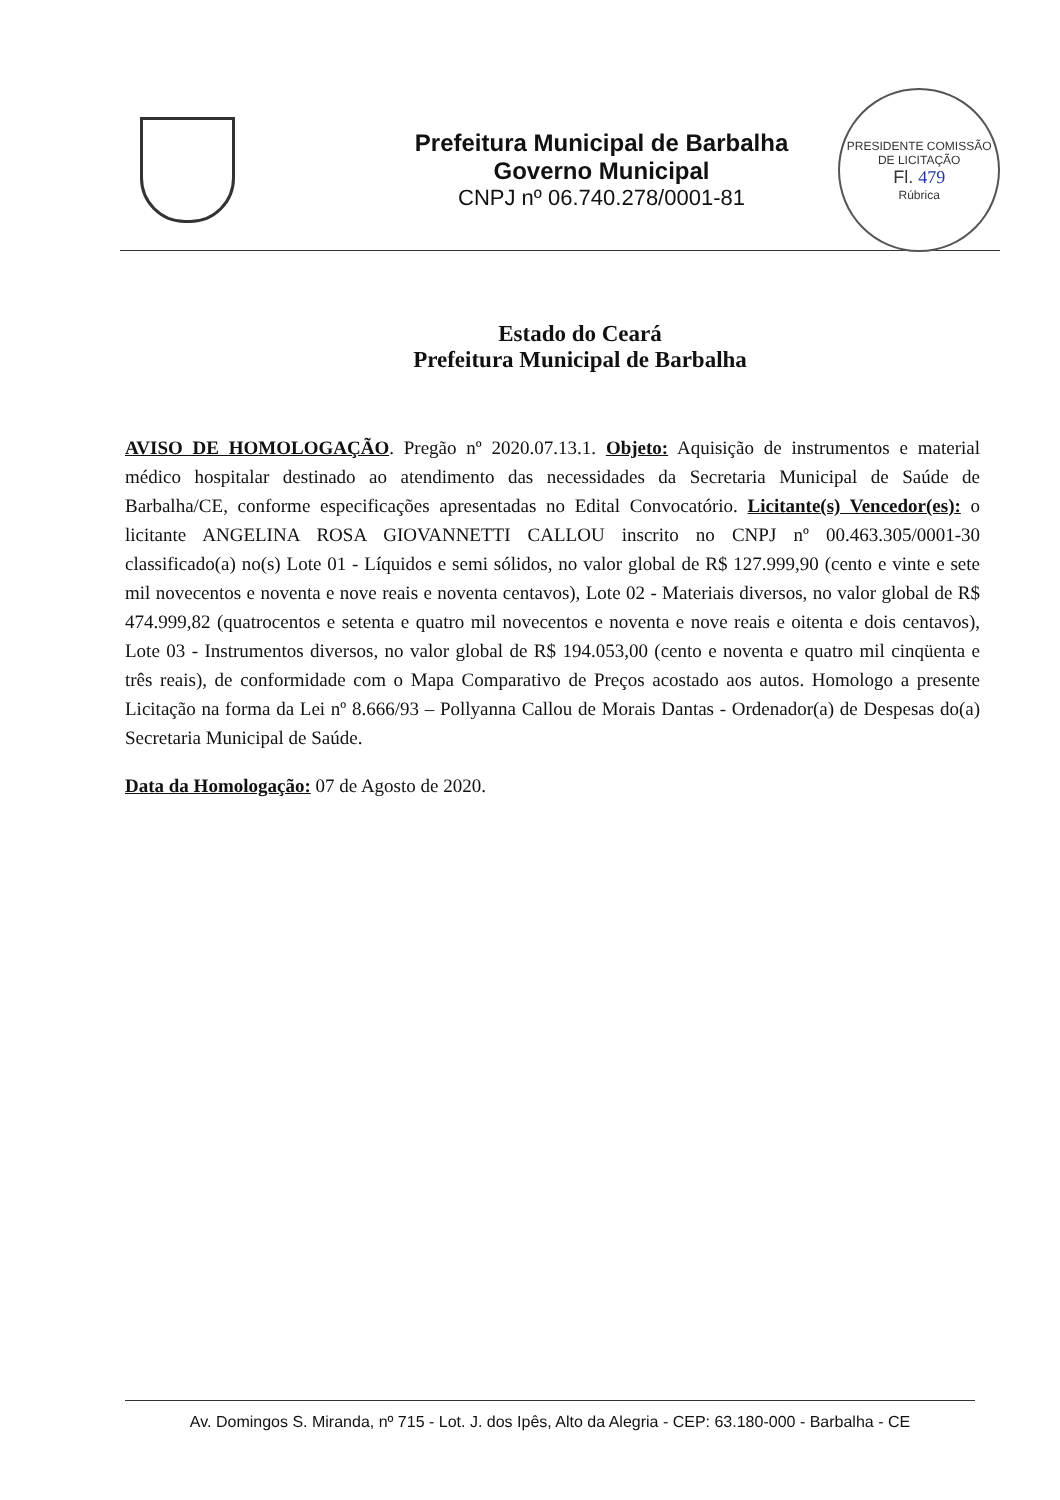Prefeitura Municipal de Barbalha
Governo Municipal
CNPJ nº 06.740.278/0001-81
PRESIDENTE COMISSÃO DE LICITAÇÃO
Fl. 479
Rúbrica
Estado do Ceará
Prefeitura Municipal de Barbalha
AVISO DE HOMOLOGAÇÃO. Pregão nº 2020.07.13.1. Objeto: Aquisição de instrumentos e material médico hospitalar destinado ao atendimento das necessidades da Secretaria Municipal de Saúde de Barbalha/CE, conforme especificações apresentadas no Edital Convocatório. Licitante(s) Vencedor(es): o licitante ANGELINA ROSA GIOVANNETTI CALLOU inscrito no CNPJ nº 00.463.305/0001-30 classificado(a) no(s) Lote 01 - Líquidos e semi sólidos, no valor global de R$ 127.999,90 (cento e vinte e sete mil novecentos e noventa e nove reais e noventa centavos), Lote 02 - Materiais diversos, no valor global de R$ 474.999,82 (quatrocentos e setenta e quatro mil novecentos e noventa e nove reais e oitenta e dois centavos), Lote 03 - Instrumentos diversos, no valor global de R$ 194.053,00 (cento e noventa e quatro mil cinqüenta e três reais), de conformidade com o Mapa Comparativo de Preços acostado aos autos. Homologo a presente Licitação na forma da Lei nº 8.666/93 – Pollyanna Callou de Morais Dantas - Ordenador(a) de Despesas do(a) Secretaria Municipal de Saúde.
Data da Homologação: 07 de Agosto de 2020.
Av. Domingos S. Miranda, nº 715 - Lot. J. dos Ipês, Alto da Alegria - CEP: 63.180-000 - Barbalha - CE